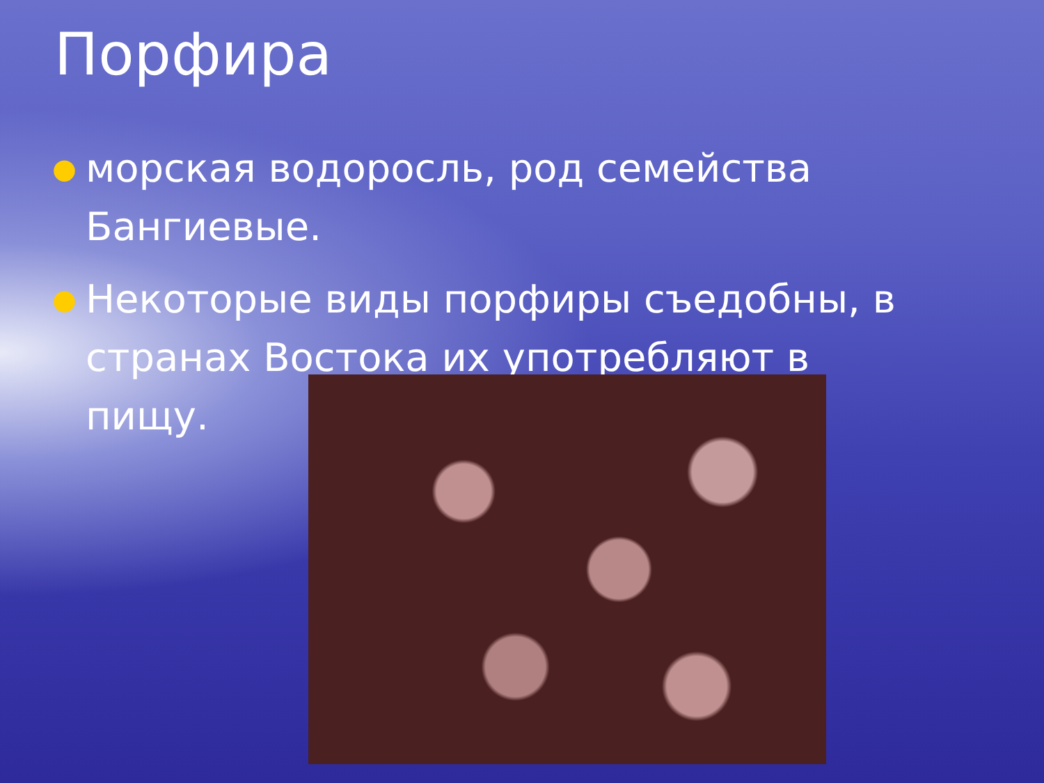Порфира
● морская водоросль, род семейства Бангиевые.
● Некоторые виды порфиры съедобны, в странах Востока их употребляют в пищу.